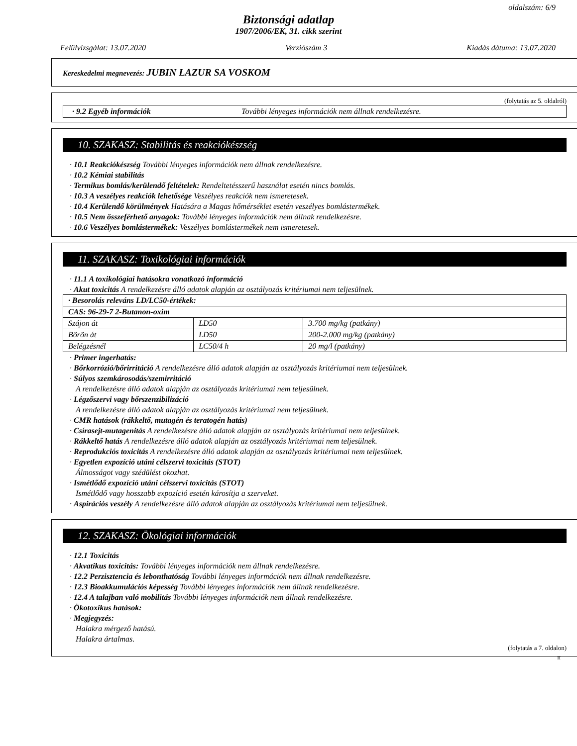oldalszám: 6/9
Biztonsági adatlap
1907/2006/EK, 31. cikk szerint
Felülvizsgálat: 13.07.2020 Verziószám 3 Kiadás dátuma: 13.07.2020
Kereskedelmi megnevezés: JUBIN LAZUR SA VOSKOM
(folytatás az 5. oldalról)
· 9.2 Egyéb információk További lényeges információk nem állnak rendelkezésre.
10. SZAKASZ: Stabilitás és reakciókészség
· 10.1 Reakciókészség További lényeges információk nem állnak rendelkezésre.
· 10.2 Kémiai stabilitás
· Termikus bomlás/kerülendő feltételek: Rendeltetésszerű használat esetén nincs bomlás.
· 10.3 A veszélyes reakciók lehetősége Veszélyes reakciók nem ismeretesek.
· 10.4 Kerülendő körülmények Hatására a Magas hőmérséklet esetén veszélyes bomlástermékek.
· 10.5 Nem összeférhető anyagok: További lényeges információk nem állnak rendelkezésre.
· 10.6 Veszélyes bomlástermékek: Veszélyes bomlástermékek nem ismeretesek.
11. SZAKASZ: Toxikológiai információk
· 11.1 A toxikológiai hatásokra vonatkozó információ
· Akut toxicitás A rendelkezésre álló adatok alapján az osztályozás kritériumai nem teljesülnek.
| · Besorolás releváns LD/LC50-értékek: | | |
| CAS: 96-29-7 2-Butanon-oxim | | |
| Szájon át | LD50 | 3.700 mg/kg (patkány) |
| Börön át | LD50 | 200-2.000 mg/kg (patkány) |
| Belégzésnél | LC50/4 h | 20 mg/l (patkány) |
· Primer ingerhatás:
· Bőrkorrózió/bőrirritáció A rendelkezésre álló adatok alapján az osztályozás kritériumai nem teljesülnek.
· Súlyos szemkárosodás/szemirritáció
A rendelkezésre álló adatok alapján az osztályozás kritériumai nem teljesülnek.
· Légzőszervi vagy bőrszenzibilizáció
A rendelkezésre álló adatok alapján az osztályozás kritériumai nem teljesülnek.
· CMR hatások (rákkeltő, mutagén és teratogén hatás)
· Csírasejt-mutagenitás A rendelkezésre álló adatok alapján az osztályozás kritériumai nem teljesülnek.
· Rákkeltő hatás A rendelkezésre álló adatok alapján az osztályozás kritériumai nem teljesülnek.
· Reprodukciós toxicitás A rendelkezésre álló adatok alapján az osztályozás kritériumai nem teljesülnek.
· Egyetlen expozíció utáni célszervi toxicitás (STOT)
Álmosságot vagy szédülést okozhat.
· Ismétlődő expozíció utáni célszervi toxicitás (STOT)
Ismétlődő vagy hosszabb expozíció esetén károsítja a szerveket.
· Aspirációs veszély A rendelkezésre álló adatok alapján az osztályozás kritériumai nem teljesülnek.
12. SZAKASZ: Ökológiai információk
· 12.1 Toxicitás
· Akvatikus toxicitás: További lényeges információk nem állnak rendelkezésre.
· 12.2 Perzisztencia és lebonthatóság További lényeges információk nem állnak rendelkezésre.
· 12.3 Bioakkumulációs képesség További lényeges információk nem állnak rendelkezésre.
· 12.4 A talajban való mobilitás További lényeges információk nem állnak rendelkezésre.
· Ökotoxikus hatások:
· Megjegyzés:
Halakra mérgező hatású.
Halakra ártalmas.
(folytatás a 7. oldalon)
H